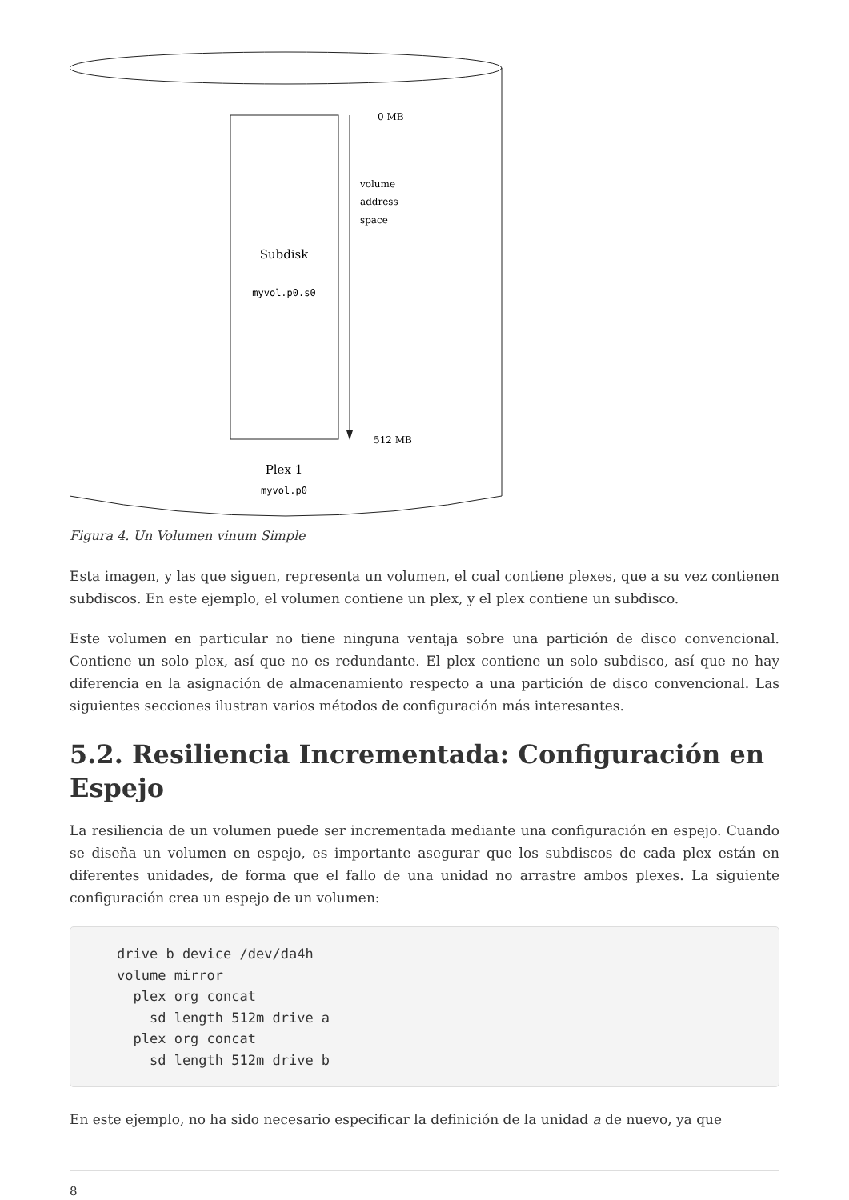0 MB
volume
address
space
Subdisk
myvol.p0.s0
512 MB
Plex 1
myvol.p0
Figura 4. Un Volumen vinum Simple
Esta imagen, y las que siguen, representa un volumen, el cual contiene plexes, que a su vez contienen subdiscos. En este ejemplo, el volumen contiene un plex, y el plex contiene un subdisco.
Este volumen en particular no tiene ninguna ventaja sobre una partición de disco convencional. Contiene un solo plex, así que no es redundante. El plex contiene un solo subdisco, así que no hay diferencia en la asignación de almacenamiento respecto a una partición de disco convencional. Las siguientes secciones ilustran varios métodos de configuración más interesantes.
5.2. Resiliencia Incrementada: Configuración en Espejo
La resiliencia de un volumen puede ser incrementada mediante una configuración en espejo. Cuando se diseña un volumen en espejo, es importante asegurar que los subdiscos de cada plex están en diferentes unidades, de forma que el fallo de una unidad no arrastre ambos plexes. La siguiente configuración crea un espejo de un volumen:
drive b device /dev/da4h
volume mirror
  plex org concat
    sd length 512m drive a
  plex org concat
    sd length 512m drive b
En este ejemplo, no ha sido necesario especificar la definición de la unidad a de nuevo, ya que
8